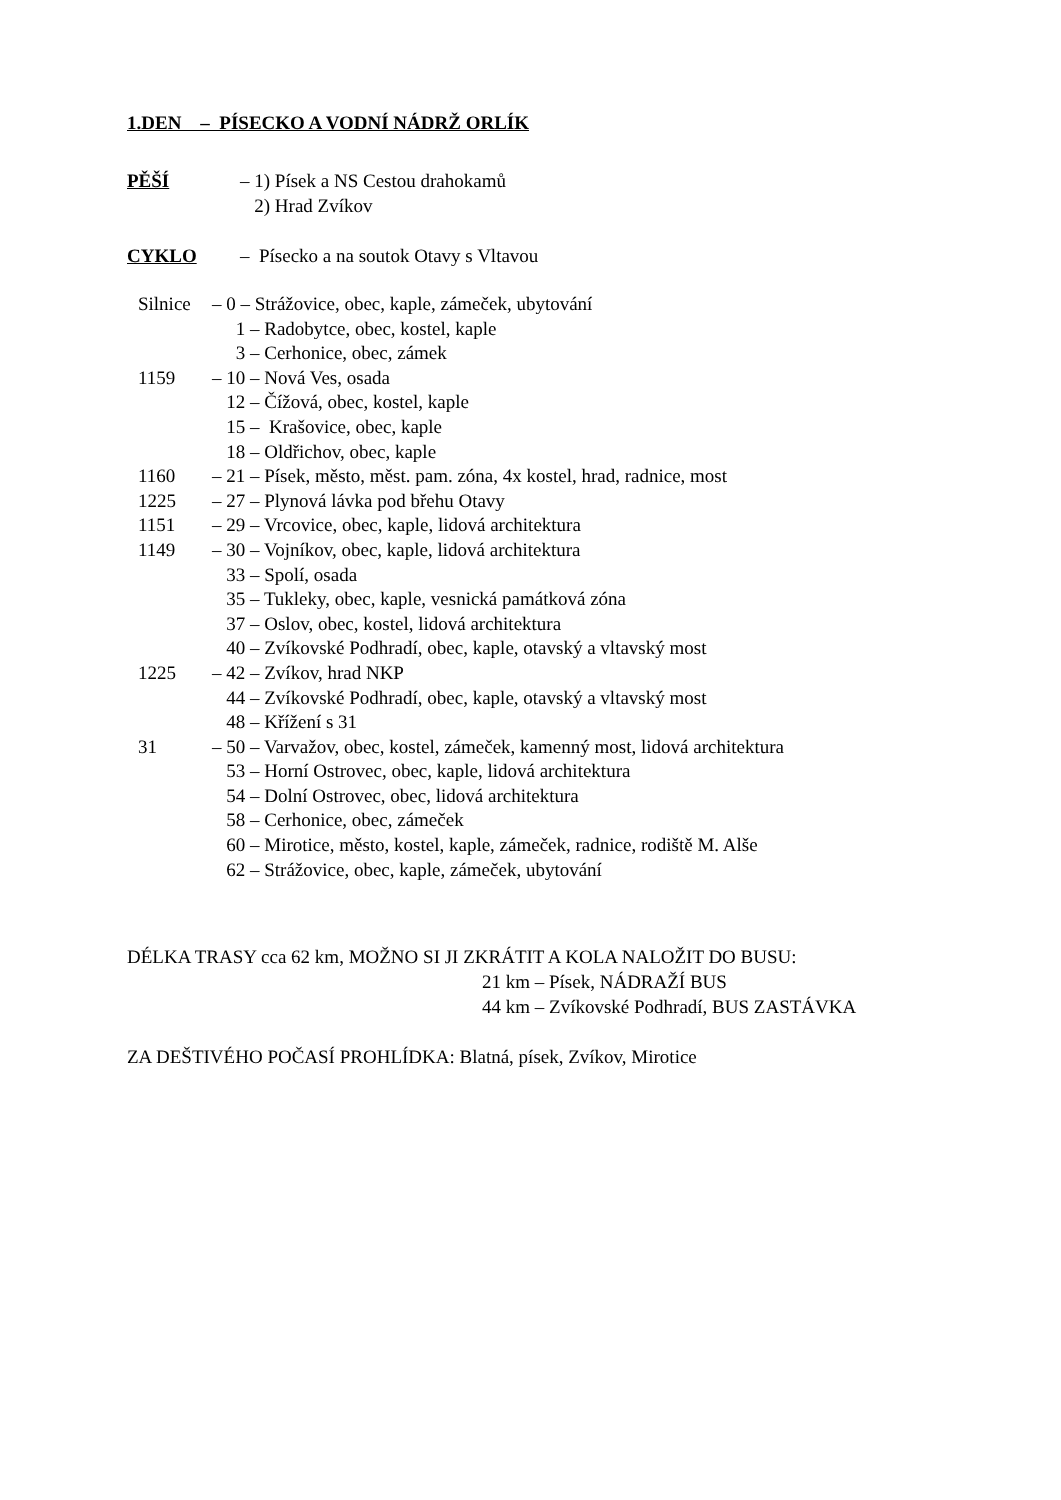1.DEN – PÍSECKO A VODNÍ NÁDRŽ ORLÍK
PĚŠÍ – 1) Písek a NS Cestou drahokamů
2) Hrad Zvíkov
CYKLO – Písecko a na soutok Otavy s Vltavou
Silnice
– 0 – Strážovice, obec, kaple, zámeček, ubytování
1 – Radobytce, obec, kostel, kaple
3 – Cerhonice, obec, zámek
1159
– 10 – Nová Ves, osada
12 – Čížová, obec, kostel, kaple
15 – Krašovice, obec, kaple
18 – Oldřichov, obec, kaple
1160
– 21 – Písek, město, měst. pam. zóna, 4x kostel, hrad, radnice, most
1225
– 27 – Plynová lávka pod břehu Otavy
1151
– 29 – Vrcovice, obec, kaple, lidová architektura
1149
– 30 – Vojníkov, obec, kaple, lidová architektura
33 – Spolí, osada
35 – Tukleky, obec, kaple, vesnická památková zóna
37 – Oslov, obec, kostel, lidová architektura
40 – Zvíkovské Podhradí, obec, kaple, otavský a vltavský most
1225
– 42 – Zvíkov, hrad NKP
44 – Zvíkovské Podhradí, obec, kaple, otavský a vltavský most
48 – Křížení s 31
31
– 50 – Varvažov, obec, kostel, zámeček, kamenný most, lidová architektura
53 – Horní Ostrovec, obec, kaple, lidová architektura
54 – Dolní Ostrovec, obec, lidová architektura
58 – Cerhonice, obec, zámeček
60 – Mirotice, město, kostel, kaple, zámeček, radnice, rodiště M. Alše
62 – Strážovice, obec, kaple, zámeček, ubytování
DÉLKA TRASY cca 62 km, MOŽNO SI JI ZKRÁTIT A KOLA NALOŽIT DO BUSU:
21 km – Písek, NÁDRAŽÍ BUS
44 km – Zvíkovské Podhradí, BUS ZASTÁVKA
ZA DEŠTIVÉHO POČASÍ PROHLÍDKA: Blatná, písek, Zvíkov, Mirotice